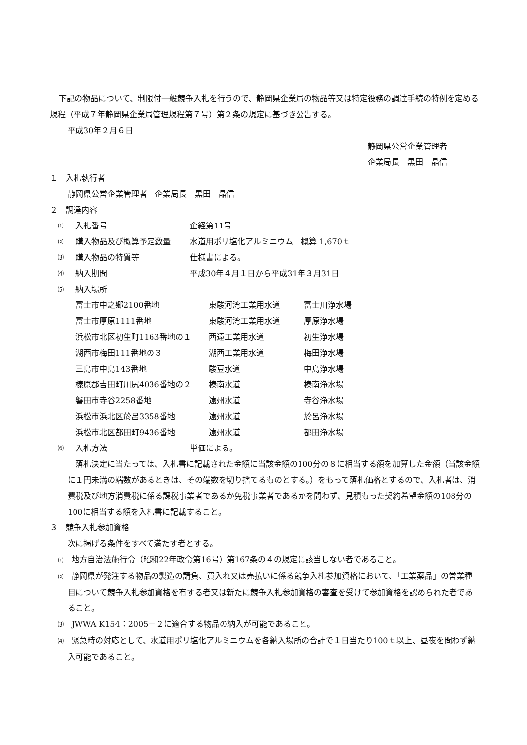下記の物品について、制限付一般競争入札を行うので、静岡県企業局の物品等又は特定役務の調達手続の特例を定める規程（平成７年静岡県企業局管理規程第７号）第２条の規定に基づき公告する。
平成30年２月６日
静岡県公営企業管理者
企業局長　黒田　晶信
１　入札執行者
静岡県公営企業管理者　企業局長　黒田　晶信
２　調達内容
⑴ 入札番号 企経第11号
⑵ 購入物品及び概算予定数量 水道用ポリ塩化アルミニウム　概算 1,670ｔ
⑶ 購入物品の特質等 仕様書による。
⑷ 納入期間 平成30年４月１日から平成31年３月31日
⑸ 納入場所
| 富士市中之郷2100番地 | 東駿河湾工業用水道 | 富士川浄水場 |
| 富士市厚原1111番地 | 東駿河湾工業用水道 | 厚原浄水場 |
| 浜松市北区初生町1163番地の１ | 西遠工業用水道 | 初生浄水場 |
| 湖西市梅田111番地の３ | 湖西工業用水道 | 梅田浄水場 |
| 三島市中島143番地 | 駿豆水道 | 中島浄水場 |
| 榛原郡吉田町川尻4036番地の２ | 榛南水道 | 榛南浄水場 |
| 磐田市寺谷2258番地 | 遠州水道 | 寺谷浄水場 |
| 浜松市浜北区於呂3358番地 | 遠州水道 | 於呂浄水場 |
| 浜松市北区都田町9436番地 | 遠州水道 | 都田浄水場 |
⑹ 入札方法 単価による。
落札決定に当たっては、入札書に記載された金額に当該金額の100分の８に相当する額を加算した金額（当該金額に１円未満の端数があるときは、その端数を切り捨てるものとする。）をもって落札価格とするので、入札者は、消費税及び地方消費税に係る課税事業者であるか免税事業者であるかを問わず、見積もった契約希望金額の108分の100に相当する額を入札書に記載すること。
３　競争入札参加資格
次に掲げる条件をすべて満たす者とする。
⑴　地方自治法施行令（昭和22年政令第16号）第167条の４の規定に該当しない者であること。
⑵　静岡県が発注する物品の製造の請負、買入れ又は売払いに係る競争入札参加資格において、「工業薬品」の営業種目について競争入札参加資格を有する者又は新たに競争入札参加資格の審査を受けて参加資格を認められた者であること。
⑶　JWWA K154：2005－２に適合する物品の納入が可能であること。
⑷　緊急時の対応として、水道用ポリ塩化アルミニウムを各納入場所の合計で１日当たり100ｔ以上、昼夜を問わず納入可能であること。